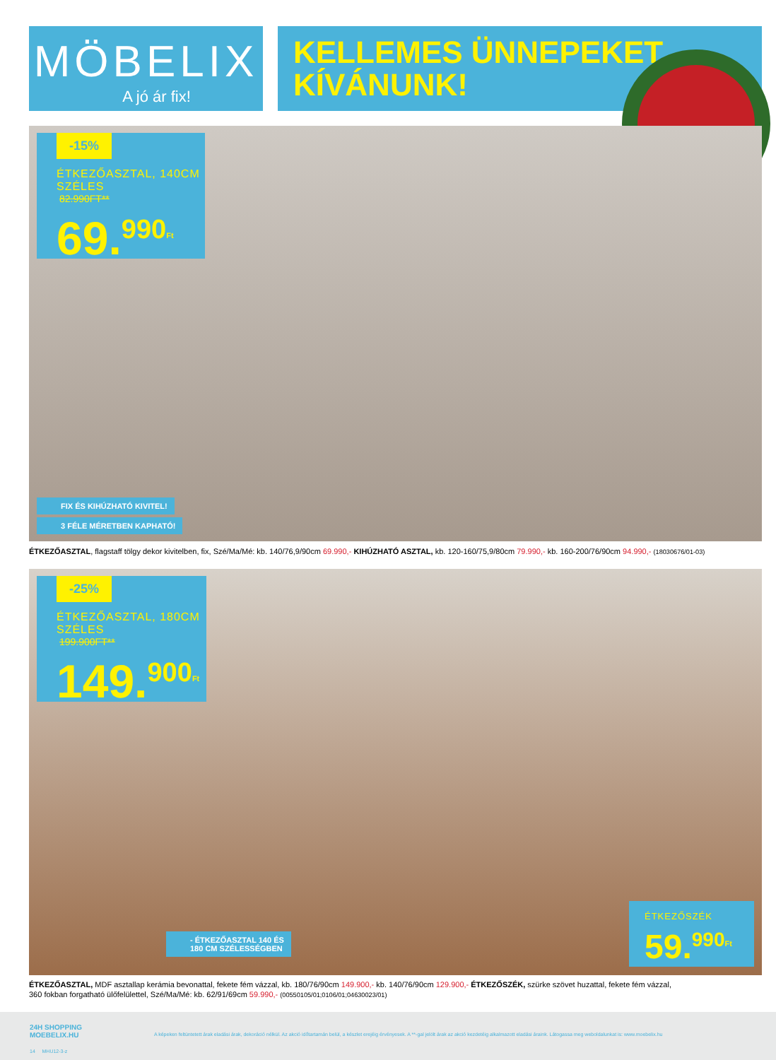MÖBELIX
A jó ár fix!
KELLEMES ÜNNEPEKET
KÍVÁNUNK!
-15%
ÉTKEZŐASZTAL, 140CM SZÉLES
82.990FT**
69.<sup>990Ft</sup>
FIX ÉS KIHÚZHATÓ KIVITEL!
3 FÉLE MÉRETBEN KAPHATÓ!
ÉTKEZŐASZTAL, flagstaff tölgy dekor kivitelben, fix, Szé/Ma/Mé: kb. 140/76,9/90cm 69.990,- KIHÚZHATÓ ASZTAL, kb. 120-160/75,9/80cm 79.990,- kb. 160-200/76/90cm 94.990,- (18030676/01-03)
-25%
ÉTKEZŐASZTAL, 180CM SZÉLES
199.900FT**
149.<sup>900Ft</sup>
- ÉTKEZŐASZTAL 140 ÉS
180 CM SZÉLESSÉGBEN
ÉTKEZŐSZÉK
59.<sup>990Ft</sup>
ÉTKEZŐASZTAL, MDF asztallap kerámia bevonattal, fekete fém vázzal, kb. 180/76/90cm 149.900,- kb. 140/76/90cm 129.900,- ÉTKEZŐSZÉK, szürke szövet huzattal, fekete fém vázzal,
360 fokban forgatható ülőfelülettel, Szé/Ma/Mé: kb. 62/91/69cm 59.990,- (00550105/01;0106/01;04630023/01)
24H SHOPPING
MOEBELIX.HU
A képeken feltüntetett árak eladási árak, dekoráció nélkül. Az akció időtartamán belül, a készlet erejéig érvényesek. A **-gal jelölt árak az akció kezdetéig alkalmazott eladási áraink. Látogassa meg weboldalunkat is: www.moebelix.hu
14 MHU12-3-z